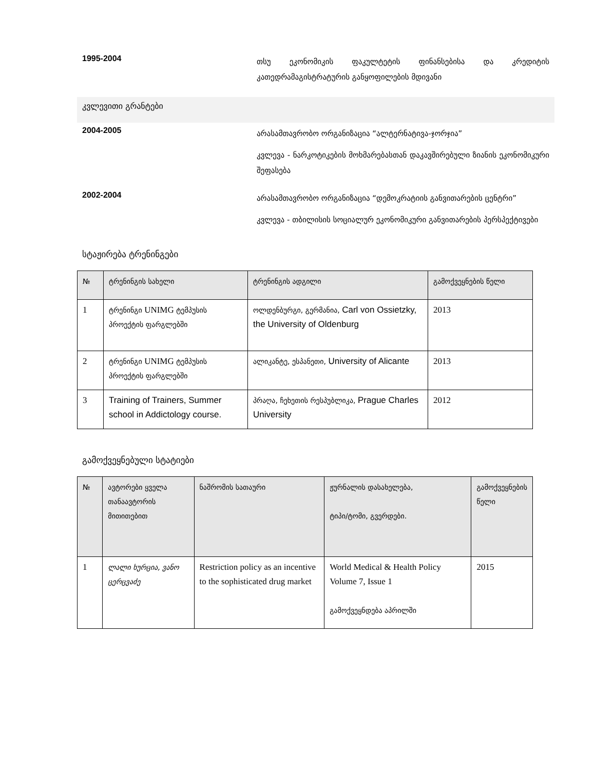1995-2004
თსუ ეკონომიკის ფაკულტეტის ფინანსებისა და კრედიტის კათედრამაგისტრატურის განყოფილების მდივანი
კვლევითი გრანტები
2004-2005
არასამთავრობო ორგანიზაცია “ალტერნატივა-ჯორჯია”
კვლევა - ნარკოტიკების მოხმარებასთან დაკავშირებული ზიანის ეკონომიკური შეფასება
2002-2004
არასამთავრობო ორგანიზაცია “დემოკრატიის განვითარების ცენტრი”
კვლევა - თბილისის სოციალურ ეკონომიკური განვითარების პერსპექტივები
სტაჟირება ტრენინგები
| № | ტრენინგის სახელი | ტრენინგის ადგილი | გამოქვეყნების წელი |
| --- | --- | --- | --- |
| 1 | ტრენინგი UNIMG ტემპუსის პროექტის ფარგლებში | ოლდენბურგი, გერმანია, Carl von Ossietzky, the University of Oldenburg | 2013 |
| 2 | ტრენინგი UNIMG ტემპუსის პროექტის ფარგლებში | ალიკანტე, ესპანეთი, University of Alicante | 2013 |
| 3 | Training of Trainers, Summer school in Addictology course. | პრაღა, ჩეხეთის რესპუბლიკა, Prague Charles University | 2012 |
გამოქვეყნებული სტატიები
| № | ავტორები ყველა თანაავტორის მითითებით | ნაშრომის სათაური | ჟურნალის დასახელება, ტიპი/ტომი, გვერდები. | გამოქვეყნების წელი |
| --- | --- | --- | --- | --- |
| 1 | ლალი ხურცია, ვანო ცერცვაძე | Restriction policy as an incentive to the sophisticated drug market | World Medical & Health Policy Volume 7, Issue 1 გამოქვეყნდება აპრილში | 2015 |